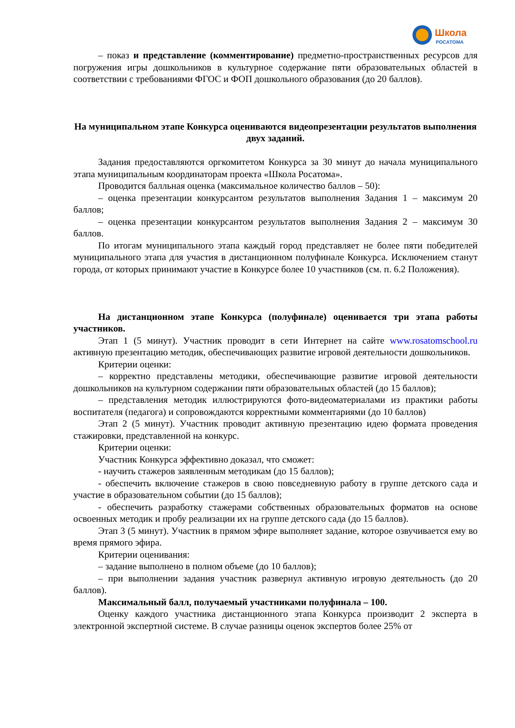Школа
РОСАТОМА
– показ и представление (комментирование) предметно-пространственных ресурсов для погружения игры дошкольников в культурное содержание пяти образовательных областей в соответствии с требованиями ФГОС и ФОП дошкольного образования (до 20 баллов).
На муниципальном этапе Конкурса оцениваются видеопрезентации результатов выполнения двух заданий.
Задания предоставляются оргкомитетом Конкурса за 30 минут до начала муниципального этапа муниципальным координаторам проекта «Школа Росатома».
Проводится балльная оценка (максимальное количество баллов – 50):
– оценка презентации конкурсантом результатов выполнения Задания 1 – максимум 20 баллов;
– оценка презентации конкурсантом результатов выполнения Задания 2 – максимум 30 баллов.
По итогам муниципального этапа каждый город представляет не более пяти победителей муниципального этапа для участия в дистанционном полуфинале Конкурса. Исключением станут города, от которых принимают участие в Конкурсе более 10 участников (см. п. 6.2 Положения).
На дистанционном этапе Конкурса (полуфинале) оценивается три этапа работы участников.
Этап 1 (5 минут). Участник проводит в сети Интернет на сайте www.rosatomschool.ru активную презентацию методик, обеспечивающих развитие игровой деятельности дошкольников.
Критерии оценки:
– корректно представлены методики, обеспечивающие развитие игровой деятельности дошкольников на культурном содержании пяти образовательных областей (до 15 баллов);
– представления методик иллюстрируются фото-видеоматериалами из практики работы воспитателя (педагога) и сопровождаются корректными комментариями (до 10 баллов)
Этап 2 (5 минут). Участник проводит активную презентацию идею формата проведения стажировки, представленной на конкурс.
Критерии оценки:
Участник Конкурса эффективно доказал, что сможет:
- научить стажеров заявленным методикам (до 15 баллов);
- обеспечить включение стажеров в свою повседневную работу в группе детского сада и участие в образовательном событии (до 15 баллов);
- обеспечить разработку стажерами собственных образовательных форматов на основе освоенных методик и пробу реализации их на группе детского сада (до 15 баллов).
Этап 3 (5 минут). Участник в прямом эфире выполняет задание, которое озвучивается ему во время прямого эфира.
Критерии оценивания:
– задание выполнено в полном объеме (до 10 баллов);
– при выполнении задания участник развернул активную игровую деятельность (до 20 баллов).
Максимальный балл, получаемый участниками полуфинала – 100.
Оценку каждого участника дистанционного этапа Конкурса производит 2 эксперта в электронной экспертной системе. В случае разницы оценок экспертов более 25% от